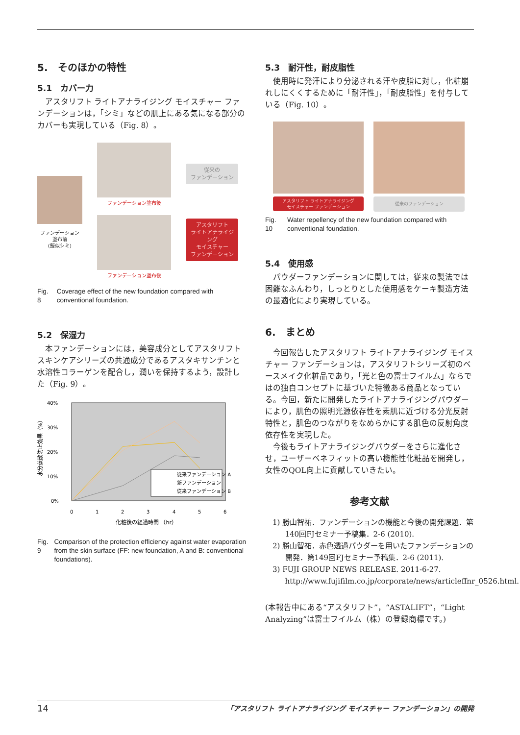5.　そのほかの特性
5.1　カバー力
アスタリフト ライトアナライジング モイスチャー ファンデーションは，「シミ」などの肌上にある気になる部分のカバーも実現している（Fig. 8）。
ファンデーション
塗布前
(擬似シミ)
ファンデーション塗布後
ファンデーション塗布後
従来の
ファンデーション
アスタリフト
ライトアナライジング
モイスチャー
ファンデーション
Fig. 8 Coverage effect of the new foundation compared with conventional foundation.
5.2　保湿力
本ファンデーションには，美容成分としてアスタリフト　スキンケアシリーズの共通成分であるアスタキサンチンと水溶性コラーゲンを配合し，潤いを保持するよう，設計した（Fig. 9）。
40%
30%
20%
10%
0%
0
1
2
3
4
5
6
化粧後の経過時間 （hr）
水分蒸散防止効果（%）
従来ファンデーション A
新ファンデーション
従来ファンデーション B
Fig. 9 Comparison of the protection efficiency against water evaporation from the skin surface (FF: new foundation, A and B: conventional foundations).
5.3　耐汗性，耐皮脂性
使用時に発汗により分泌される汗や皮脂に対し，化粧崩れしにくくするために「耐汗性」，「耐皮脂性」を付与している（Fig. 10）。
アスタリフト ライトアナライジング
モイスチャー ファンデーション
従来のファンデーション
Fig. 10 Water repellency of the new foundation compared with conventional foundation.
5.4　使用感
パウダーファンデーションに関しては，従来の製法では困難なふんわり，しっとりとした使用感をケーキ製造方法の最適化により実現している。
6.　まとめ
今回報告したアスタリフト ライトアナライジング モイスチャー ファンデーションは，アスタリフトシリーズ初のベースメイク化粧品であり，「光と色の富士フイルム」ならではの独自コンセプトに基づいた特徴ある商品となっている。今回，新たに開発したライトアナライジングパウダーにより，肌色の照明光源依存性を素肌に近づける分光反射特性と，肌色のつながりをなめらかにする肌色の反射角度依存性を実現した。
今後もライトアナライジングパウダーをさらに進化させ，ユーザーベネフィットの高い機能性化粧品を開発し，女性のQOL向上に貢献していきたい。
参考文献
1) 勝山智祐．ファンデーションの機能と今後の開発課題．第140回FJセミナー予稿集．2-6 (2010).
2) 勝山智祐．赤色透過パウダーを用いたファンデーションの開発．第149回FJセミナー予稿集．2-6 (2011).
3) FUJI GROUP NEWS RELEASE. 2011-6-27. http://www.fujifilm.co.jp/corporate/news/articleffnr_0526.html.
(本報告中にある“アスタリフト”，“ASTALIFT”，“Light Analyzing”は富士フイルム（株）の登録商標です。)
14 「アスタリフト ライトアナライジング モイスチャー ファンデーション」の開発